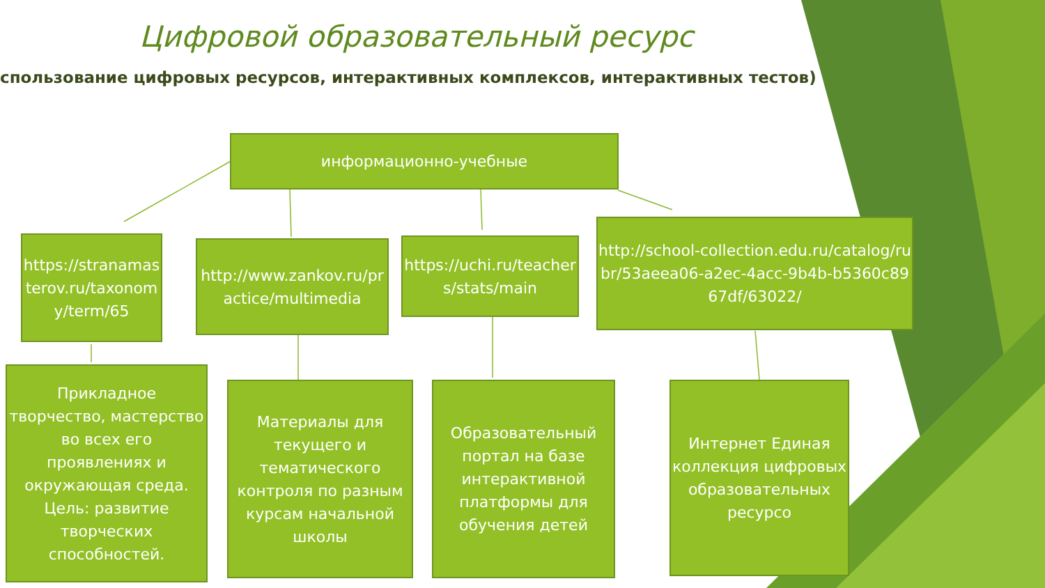Цифровой образовательный ресурс
спользование цифровых ресурсов, интерактивных комплексов, интерактивных тестов)
информационно-учебные
https://stranamasterov.ru/taxonomy/term/65
http://www.zankov.ru/practice/multimedia
https://uchi.ru/teachers/stats/main
http://school-collection.edu.ru/catalog/rubr/53aeea06-a2ec-4acc-9b4b-b5360c8967df/63022/
Прикладное творчество, мастерство во всех его проявлениях и окружающая среда. Цель: развитие творческих способностей.
Материалы для текущего и тематического контроля по разным курсам начальной школы
Образовательный портал на базе интерактивной платформы для обучения детей
Интернет Единая коллекция цифровых образовательных ресурсо